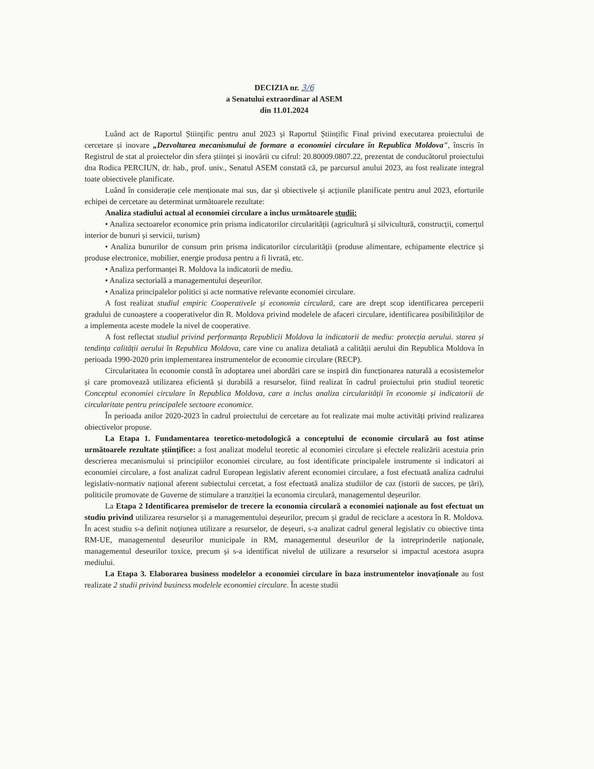DECIZIA nr. 3/6
a Senatului extraordinar al ASEM
din 11.01.2024
Luând act de Raportul Științific pentru anul 2023 și Raportul Științific Final privind executarea proiectului de cercetare și inovare „Dezvoltarea mecanismului de formare a economiei circulare în Republica Moldova", înscris în Registrul de stat al proiectelor din sfera științei și inovării cu cifrul: 20.80009.0807.22, prezentat de conducătorul proiectului dna Rodica PERCIUN, dr. hab., prof. univ., Senatul ASEM constată că, pe parcursul anului 2023, au fost realizate integral toate obiectivele planificate.
Luând în considerație cele menționate mai sus, dar și obiectivele și acțiunile planificate pentru anul 2023, eforturile echipei de cercetare au determinat următoarele rezultate:
Analiza stadiului actual al economiei circulare a inclus următoarele studii:
• Analiza sectoarelor economice prin prisma indicatorilor circularității (agricultură și silvicultură, construcții, comerțul interior de bunuri și servicii, turism)
• Analiza bunurilor de consum prin prisma indicatorilor circularității (produse alimentare, echipamente electrice și produse electronice, mobilier, energie produsa pentru a fi livrată, etc.
• Analiza performanței R. Moldova la indicatorii de mediu.
• Analiza sectorială a managementului deșeurilor.
• Analiza principalelor politici și acte normative relevante economiei circulare.
A fost realizat studiul empiric Cooperativele și economia circulară, care are drept scop identificarea perceperii gradului de cunoaștere a cooperativelor din R. Moldova privind modelele de afaceri circulare, identificarea posibilităților de a implementa aceste modele la nivel de cooperative.
A fost reflectat studiul privind performanța Republicii Moldova la indicatorii de mediu: protecția aerului. starea și tendința calității aerului în Republica Moldova, care vine cu analiza detaliată a calității aerului din Republica Moldova în perioada 1990-2020 prin implementarea instrumentelor de economie circulare (RECP).
Circularitatea în economie constă în adoptarea unei abordări care se inspiră din funcționarea naturală a ecosistemelor și care promovează utilizarea eficientă și durabilă a resurselor, fiind realizat în cadrul proiectului prin studiul teoretic Conceptul economiei circulare în Republica Moldova, care a inclus analiza circularității în economie și indicatorii de circularitate pentru principalele sectoare economice.
În perioada anilor 2020-2023 în cadrul proiectului de cercetare au fot realizate mai multe activități privind realizarea obiectivelor propuse.
La Etapa 1. Fundamentarea teoretico-metodologică a conceptului de economie circulară au fost atinse următoarele rezultate științifice: a fost analizat modelul teoretic al economiei circulare și efectele realizării acestuia prin descrierea mecanismului si principiilor economiei circulare, au fost identificate principalele instrumente si indicatori ai economiei circulare, a fost analizat cadrul European legislativ aferent economiei circulare, a fost efectuată analiza cadrului legislativ-normativ național aferent subiectului cercetat, a fost efectuată analiza studiilor de caz (istorii de succes, pe țări), politicile promovate de Guverne de stimulare a tranziției la economia circulară, managementul deșeurilor.
La Etapa 2 Identificarea premiselor de trecere la economia circulară a economiei naționale au fost efectuat un studiu privind utilizarea resurselor și a managementului deșeurilor, precum și gradul de reciclare a acestora în R. Moldova. În acest studiu s-a definit noțiunea utilizare a resurselor, de deșeuri, s-a analizat cadrul general legislativ cu obiective tinta RM-UE, managementul deseurilor municipale in RM, managementul deseurilor de la intreprinderile naționale, managementul deseurilor toxice, precum și s-a identificat nivelul de utilizare a resurselor si impactul acestora asupra mediului.
La Etapa 3. Elaborarea business modelelor a economiei circulare în baza instrumentelor inovaționale au fost realizate 2 studii privind business modelele economiei circulare. În aceste studii